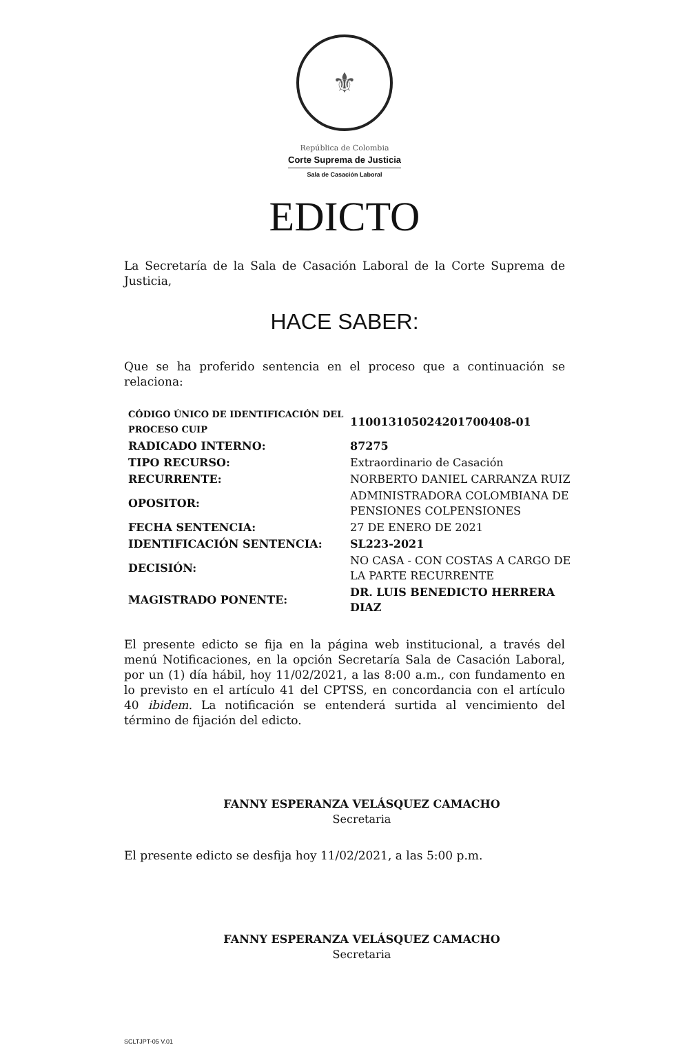⚜
República de Colombia
Corte Suprema de Justicia
Sala de Casación Laboral
EDICTO
La Secretaría de la Sala de Casación Laboral de la Corte Suprema de Justicia,
HACE SABER:
Que se ha proferido sentencia en el proceso que a continuación se relaciona:
| CÓDIGO ÚNICO DE IDENTIFICACIÓN DEL PROCESO CUIP | 11001310502420170040​8-01 |
| RADICADO INTERNO: | 87275 |
| TIPO RECURSO: | Extraordinario de Casación |
| RECURRENTE: | NORBERTO DANIEL CARRANZA RUIZ |
| OPOSITOR: | ADMINISTRADORA COLOMBIANA DE PENSIONES COLPENSIONES |
| FECHA SENTENCIA: | 27 DE ENERO DE 2021 |
| IDENTIFICACIÓN SENTENCIA: | SL223-2021 |
| DECISIÓN: | NO CASA - CON COSTAS A CARGO DE LA PARTE RECURRENTE |
| MAGISTRADO PONENTE: | DR. LUIS BENEDICTO HERRERA DIAZ |
El presente edicto se fija en la página web institucional, a través del menú Notificaciones, en la opción Secretaría Sala de Casación Laboral, por un (1) día hábil, hoy 11/02/2021, a las 8:00 a.m., con fundamento en lo previsto en el artículo 41 del CPTSS, en concordancia con el artículo 40 ibidem. La notificación se entenderá surtida al vencimiento del término de fijación del edicto.
FANNY ESPERANZA VELÁSQUEZ CAMACHO
Secretaria
El presente edicto se desfija hoy 11/02/2021, a las 5:00 p.m.
FANNY ESPERANZA VELÁSQUEZ CAMACHO
Secretaria
SCLTJPT-05 V.01